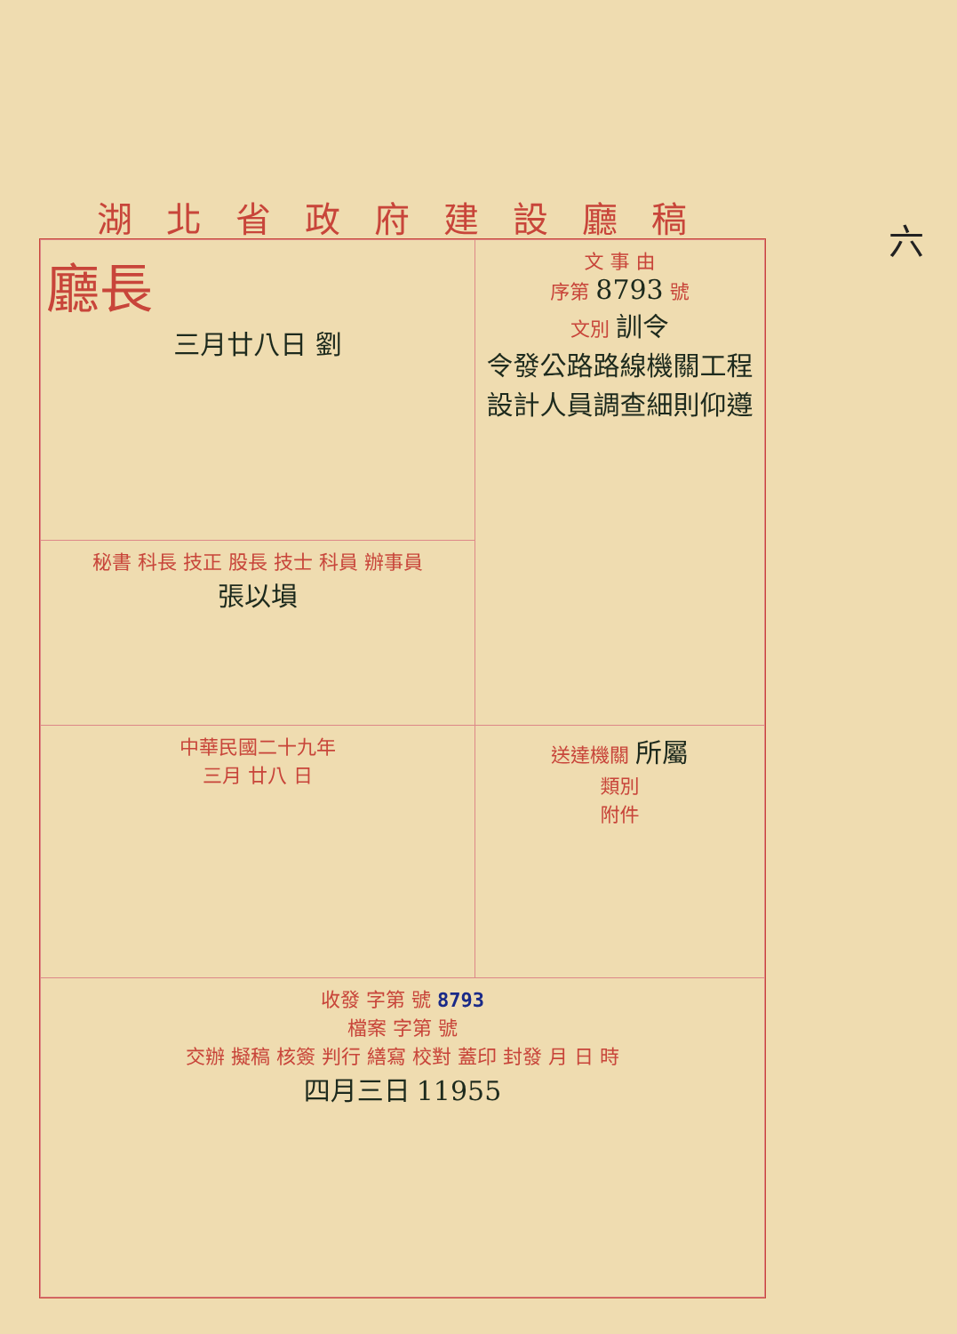湖北省政府建設廳稿
六
| 廳長 三月廿八日 劉 | 文 事 由 序第 8793 號 文別 訓令 令發公路路線機關工程設計人員調查細則仰遵 |
| 秘書 科長 技正 股長 技士 科員 辦事員 張以塤 | |
| 中華民國二十九年 三月 廿八 日 | 送達機關 所屬 類別 附件 |
| 收發 字第 號 8793 檔案 字第 號 交辦 擬稿 核簽 判行 繕寫 校對 蓋印 封發 月 日 時 四月三日 11955 | |